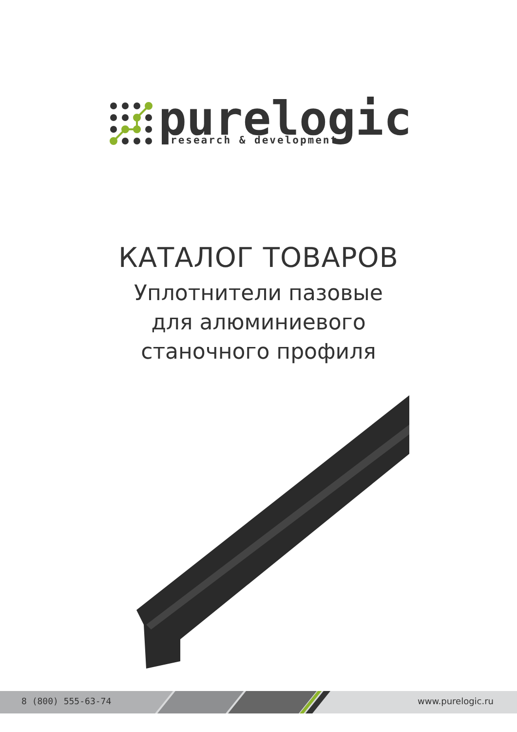purelogic
research & development
КАТАЛОГ ТОВАРОВ
Уплотнители пазовые
для алюминиевого
станочного профиля
8 (800) 555-63-74 www.purelogic.ru